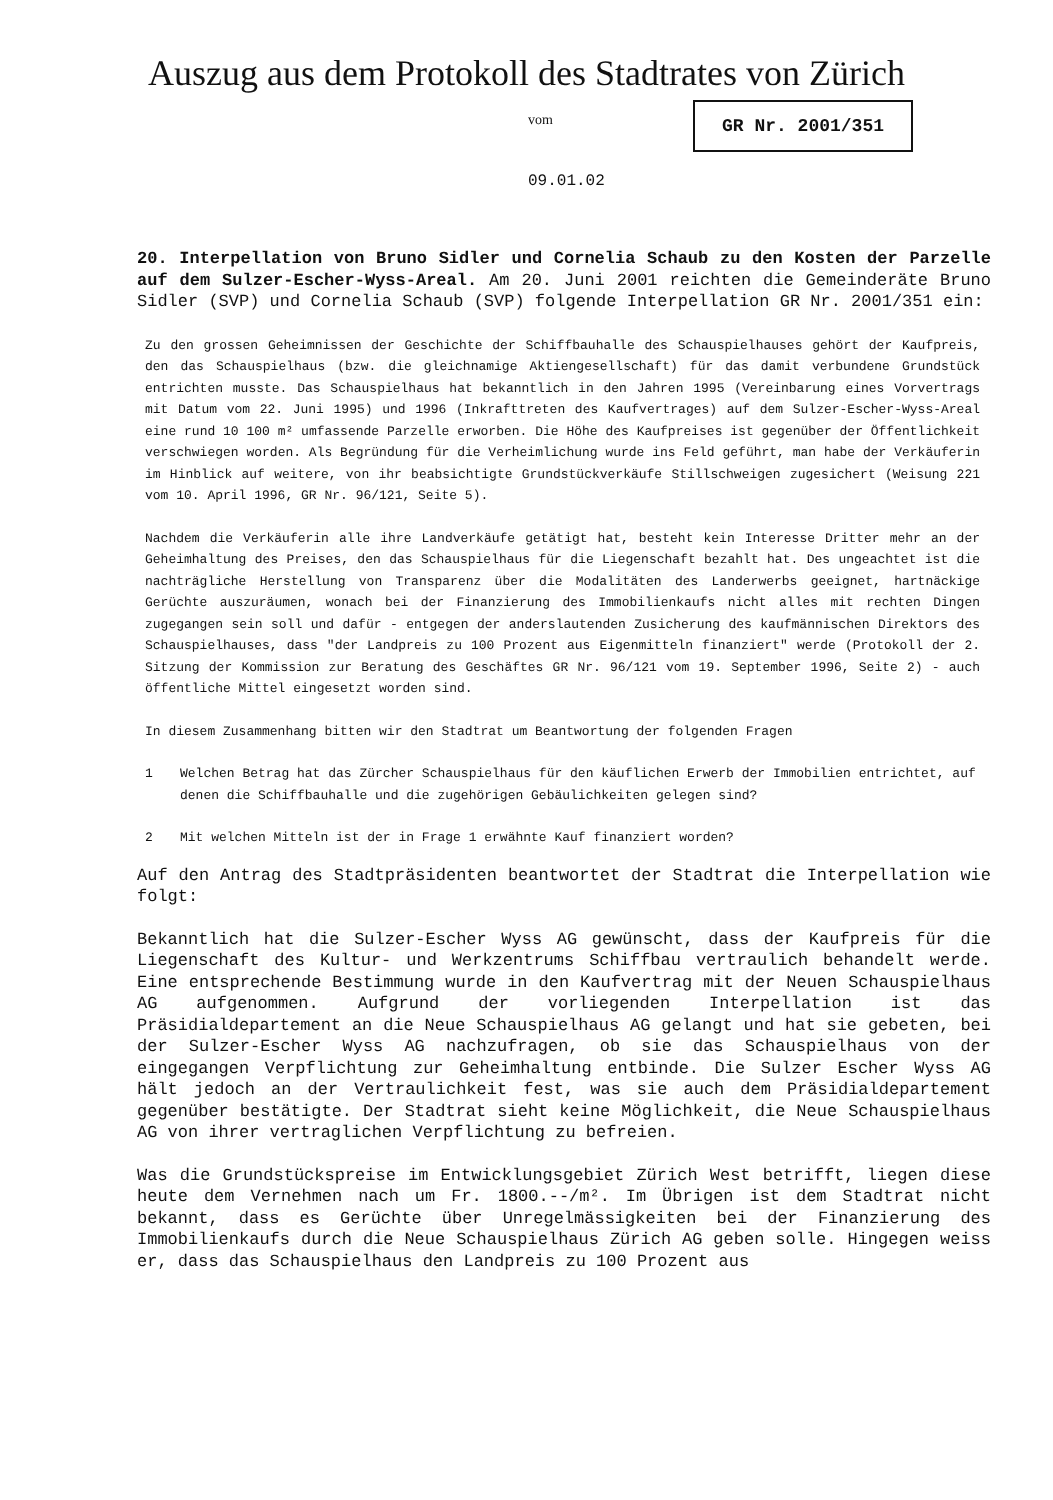Auszug aus dem Protokoll des Stadtrates von Zürich
vom GR Nr. 2001/351
09.01.02
20. Interpellation von Bruno Sidler und Cornelia Schaub zu den Kosten der Parzelle auf dem Sulzer-Escher-Wyss-Areal. Am 20. Juni 2001 reichten die Gemeinderäte Bruno Sidler (SVP) und Cornelia Schaub (SVP) folgende Interpellation GR Nr. 2001/351 ein:
Zu den grossen Geheimnissen der Geschichte der Schiffbauhalle des Schauspielhauses gehört der Kaufpreis, den das Schauspielhaus (bzw. die gleichnamige Aktiengesellschaft) für das damit verbundene Grundstück entrichten musste. Das Schauspielhaus hat bekanntlich in den Jahren 1995 (Vereinbarung eines Vorvertrags mit Datum vom 22. Juni 1995) und 1996 (Inkrafttreten des Kaufvertrages) auf dem Sulzer-Escher-Wyss-Areal eine rund 10 100 m² umfassende Parzelle erworben. Die Höhe des Kaufpreises ist gegenüber der Öffentlichkeit verschwiegen worden. Als Begründung für die Verheimlichung wurde ins Feld geführt, man habe der Verkäuferin im Hinblick auf weitere, von ihr beabsichtigte Grundstückverkäufe Stillschweigen zugesichert (Weisung 221 vom 10. April 1996, GR Nr. 96/121, Seite 5).
Nachdem die Verkäuferin alle ihre Landverkäufe getätigt hat, besteht kein Interesse Dritter mehr an der Geheimhaltung des Preises, den das Schauspielhaus für die Liegenschaft bezahlt hat. Des ungeachtet ist die nachträgliche Herstellung von Transparenz über die Modalitäten des Landerwerbs geeignet, hartnäckige Gerüchte auszuräumen, wonach bei der Finanzierung des Immobilienkaufs nicht alles mit rechten Dingen zugegangen sein soll und dafür - entgegen der anderslautenden Zusicherung des kaufmännischen Direktors des Schauspielhauses, dass "der Landpreis zu 100 Prozent aus Eigenmitteln finanziert" werde (Protokoll der 2. Sitzung der Kommission zur Beratung des Geschäftes GR Nr. 96/121 vom 19. September 1996, Seite 2) - auch öffentliche Mittel eingesetzt worden sind.
In diesem Zusammenhang bitten wir den Stadtrat um Beantwortung der folgenden Fragen
1 Welchen Betrag hat das Zürcher Schauspielhaus für den käuflichen Erwerb der Immobilien entrichtet, auf denen die Schiffbauhalle und die zugehörigen Gebäulichkeiten gelegen sind?
2 Mit welchen Mitteln ist der in Frage 1 erwähnte Kauf finanziert worden?
Auf den Antrag des Stadtpräsidenten beantwortet der Stadtrat die Interpellation wie folgt:
Bekanntlich hat die Sulzer-Escher Wyss AG gewünscht, dass der Kaufpreis für die Liegenschaft des Kultur- und Werkzentrums Schiffbau vertraulich behandelt werde. Eine entsprechende Bestimmung wurde in den Kaufvertrag mit der Neuen Schauspielhaus AG aufgenommen. Aufgrund der vorliegenden Interpellation ist das Präsidialdepartement an die Neue Schauspielhaus AG gelangt und hat sie gebeten, bei der Sulzer-Escher Wyss AG nachzufragen, ob sie das Schauspielhaus von der eingegangen Verpflichtung zur Geheimhaltung entbinde. Die Sulzer Escher Wyss AG hält jedoch an der Vertraulichkeit fest, was sie auch dem Präsidialdepartement gegenüber bestätigte. Der Stadtrat sieht keine Möglichkeit, die Neue Schauspielhaus AG von ihrer vertraglichen Verpflichtung zu befreien.
Was die Grundstückspreise im Entwicklungsgebiet Zürich West betrifft, liegen diese heute dem Vernehmen nach um Fr. 1800.--/m². Im Übrigen ist dem Stadtrat nicht bekannt, dass es Gerüchte über Unregelmässigkeiten bei der Finanzierung des Immobilienkaufs durch die Neue Schauspielhaus Zürich AG geben solle. Hingegen weiss er, dass das Schauspielhaus den Landpreis zu 100 Prozent aus